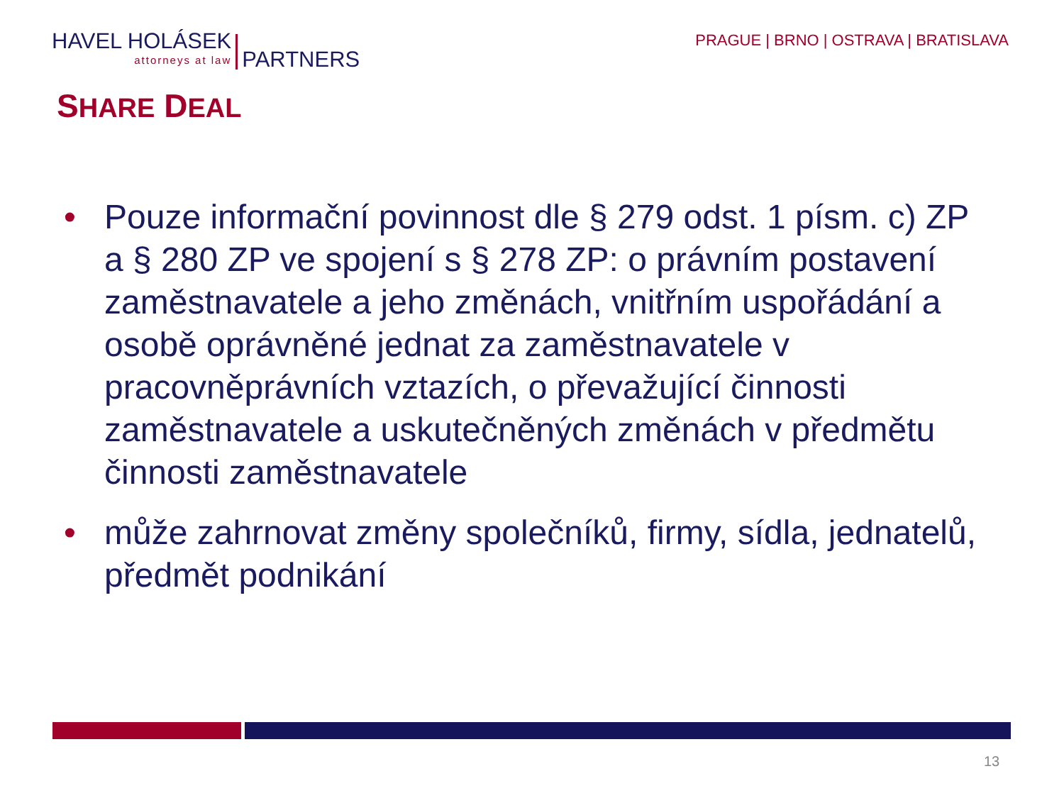HAVEL HOLÁSEK
attorneys at law
PARTNERS
PRAGUE | BRNO | OSTRAVA | BRATISLAVA
SHARE DEAL
• Pouze informační povinnost dle § 279 odst. 1 písm. c) ZP a § 280 ZP ve spojení s § 278 ZP: o právním postavení zaměstnavatele a jeho změnách, vnitřním uspořádání a osobě oprávněné jednat za zaměstnavatele v pracovněprávních vztazích, o převažující činnosti zaměstnavatele a uskutečněných změnách v předmětu činnosti zaměstnavatele
• může zahrnovat změny společníků, firmy, sídla, jednatelů, předmět podnikání
13